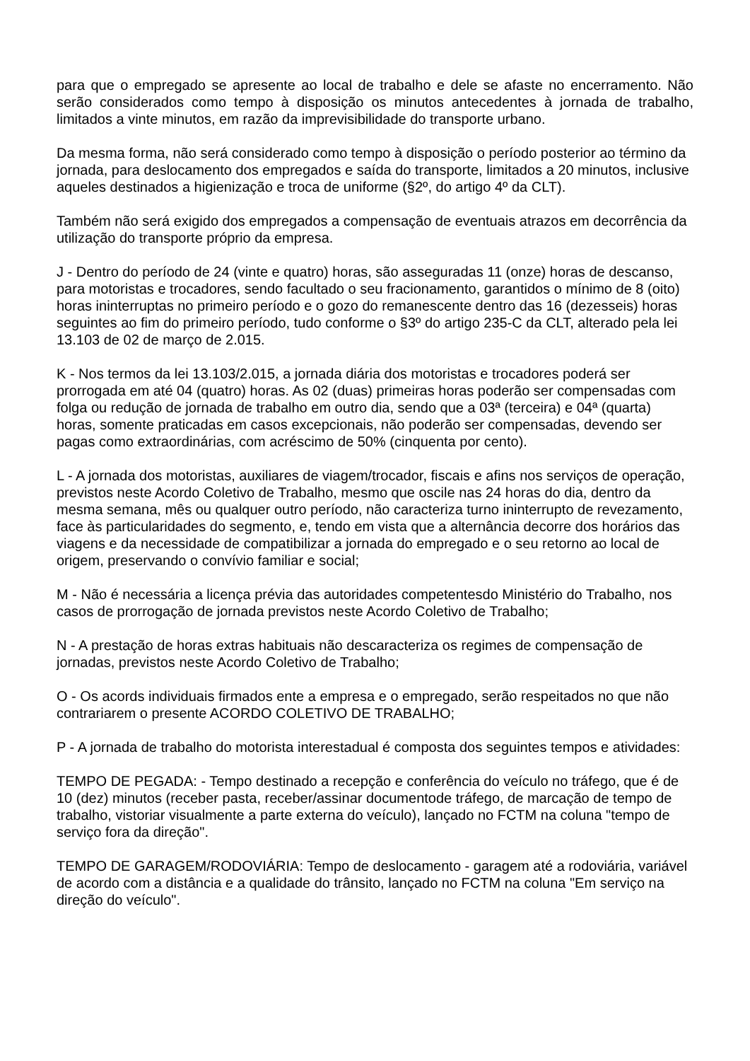para que o empregado se apresente ao local de trabalho e dele se afaste no encerramento. Não serão considerados como tempo à disposição os minutos antecedentes à jornada de trabalho, limitados a vinte minutos, em razão da imprevisibilidade do transporte urbano.
Da mesma forma, não será considerado como tempo à disposição o período posterior ao término da jornada, para deslocamento dos empregados e saída do transporte, limitados a 20 minutos, inclusive aqueles destinados a higienização e troca de uniforme (§2º, do artigo 4º da CLT).
Também não será exigido dos empregados a compensação de eventuais atrazos em decorrência da utilização do transporte próprio da empresa.
J - Dentro do período de 24 (vinte e quatro) horas, são asseguradas 11 (onze) horas de descanso, para motoristas e trocadores, sendo facultado o seu fracionamento, garantidos o mínimo de 8 (oito) horas ininterruptas no primeiro período e o gozo do remanescente dentro das 16 (dezesseis) horas seguintes ao fim do primeiro período, tudo conforme o §3º do artigo 235-C da CLT, alterado pela lei 13.103 de 02 de março de 2.015.
K - Nos termos da lei 13.103/2.015, a jornada diária dos motoristas e trocadores poderá ser prorrogada em até 04 (quatro) horas. As 02 (duas) primeiras horas poderão ser compensadas com folga ou redução de jornada de trabalho em outro dia, sendo que a 03ª (terceira) e 04ª (quarta) horas, somente praticadas em casos excepcionais, não poderão ser compensadas, devendo ser pagas como extraordinárias, com acréscimo de 50% (cinquenta por cento).
L - A jornada dos motoristas, auxiliares de viagem/trocador, fiscais e afins nos serviços de operação, previstos neste Acordo Coletivo de Trabalho, mesmo que oscile nas 24 horas do dia, dentro da mesma semana, mês ou qualquer outro período, não caracteriza turno ininterrupto de revezamento, face às particularidades do segmento, e, tendo em vista que a alternância decorre dos horários das viagens e da necessidade de compatibilizar a jornada do empregado e o seu retorno ao local de origem, preservando o convívio familiar e social;
M - Não é necessária a licença prévia das autoridades competentesdo Ministério do Trabalho, nos casos de prorrogação de jornada previstos neste Acordo Coletivo de Trabalho;
N - A prestação de horas extras habituais não descaracteriza os regimes de compensação de jornadas, previstos neste Acordo Coletivo de Trabalho;
O - Os acords individuais firmados ente a empresa e o empregado, serão respeitados no que não contrariarem o presente ACORDO COLETIVO DE TRABALHO;
P - A jornada de trabalho do motorista interestadual é composta dos seguintes tempos e atividades:
TEMPO DE PEGADA: - Tempo destinado a recepção e conferência do veículo no tráfego, que é de 10 (dez) minutos (receber pasta, receber/assinar documentode tráfego, de marcação de tempo de trabalho, vistoriar visualmente a parte externa do veículo), lançado no FCTM na coluna "tempo de serviço fora da direção".
TEMPO DE GARAGEM/RODOVIÁRIA: Tempo de deslocamento - garagem até a rodoviária, variável de acordo com a distância e a qualidade do trânsito, lançado no FCTM na coluna "Em serviço na direção do veículo".